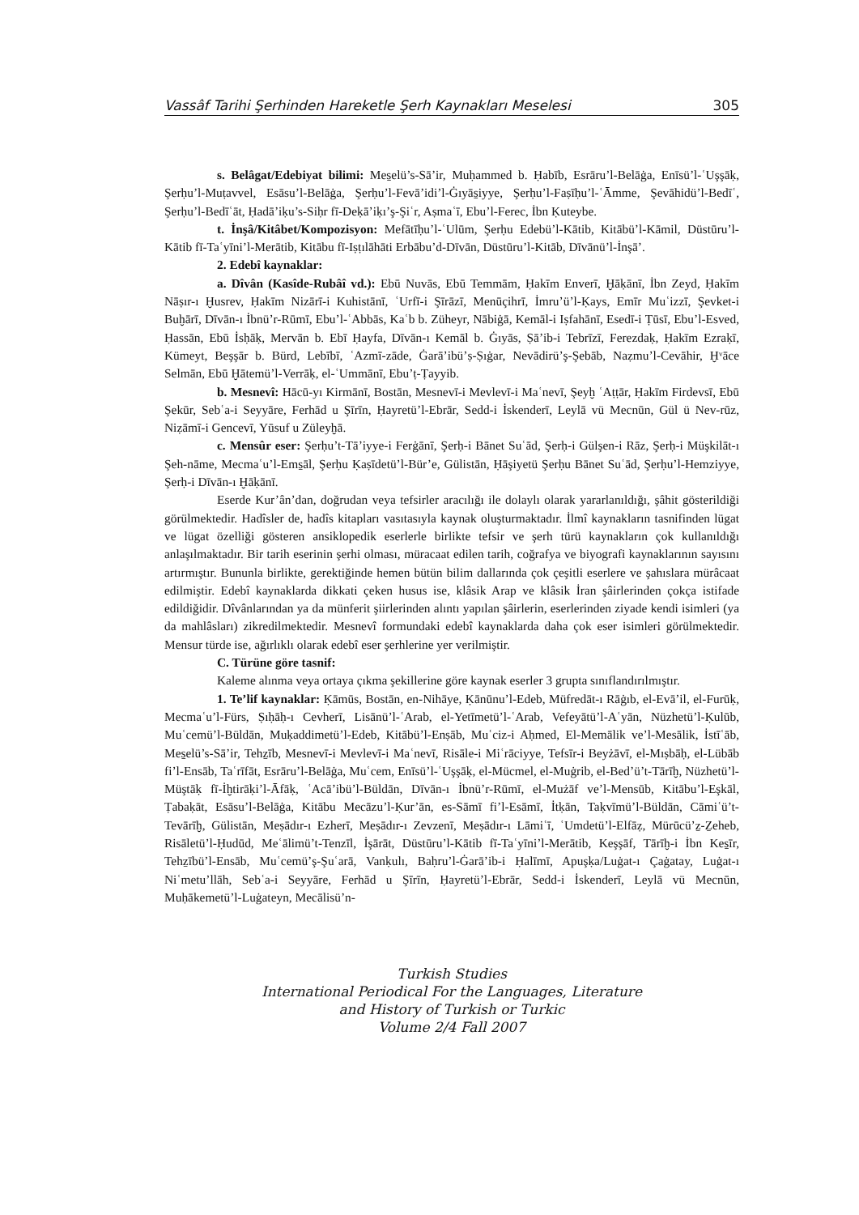Vassâf Tarihi Şerhinden Hareketle Şerh Kaynakları Meselesi 305
s. Belâgat/Edebiyat bilimi: Mes̱elü’s-Sā’ir, Muḥammed b. Ḥabīb, Esrāru’l-Belāġa, Enīsü’l-ʿUşşāḳ, Şerḥu’l-Muṭavvel, Esāsu’l-Belāġa, Şerḥu’l-Fevā’idi’l-Ġıyās̱iyye, Şerḥu’l-Faṣīḥu’l-ʿĀmme, Şevāhidü’l-Bedīʿ, Şerḥu’l-Bedīʿāt, Ḥadā’iḳu’s-Siḥr fī-Deḳā’iḳı’ş-Şiʿr, Aṣmaʿī, Ebu’l-Ferec, İbn Ḳuteybe.
t. İnşâ/Kitâbet/Kompozisyon: Mefātīḥu’l-ʿUlūm, Şerḥu Edebü’l-Kātib, Kitābü’l-Kāmil, Düstūru’l-Kātib fī-Taʿyīni’l-Merātib, Kitābu fī-Iṣṭılāhāti Erbābu’d-Dīvān, Düstūru’l-Kitāb, Dīvānü’l-İnşā’.
2. Edebî kaynaklar:
a. Dîvân (Kasîde-Rubâî vd.): Ebū Nuvās, Ebū Temmām, Ḥakīm Enverī, Ḫāḳānī, İbn Zeyd, Ḥakīm Nāṣır-ı Ḫusrev, Ḥakīm Nizārī-i Kuhistānī, ʿUrfī-i Şīrāzī, Menūçihrī, İmru’ü’l-Ḳays, Emīr Muʿizzī, Şevket-i Buḫārī, Dīvān-ı İbnü’r-Rūmī, Ebu’l-ʿAbbās, Kaʿb b. Züheyr, Nābiġā, Kemāl-i Iṣfahānī, Esedī-i Ṭūsī, Ebu’l-Esved, Ḥassān, Ebū İsḥāḳ, Mervān b. Ebī Ḥayfa, Dīvān-ı Kemāl b. Ġıyās, Ṣā’ib-i Tebrīzī, Ferezdaḳ, Ḥakīm Ezraḳī, Kümeyt, Beşşār b. Bürd, Lebībī, ʿAzmī-zāde, Ġarā’ibü’ṣ-Ṣıġar, Nevādirü’ş-Şebāb, Naẓmu’l-Cevāhir, Ḫᵛāce Selmān, Ebū Ḫātemü’l-Verrāḳ, el-ʿUmmānī, Ebu’ṭ-Ṭayyib.
b. Mesnevî: Hācū-yı Kirmānī, Bostān, Mesnevī-i Mevlevī-i Maʿnevī, Şeyḫ ʿAṭṭār, Ḥakīm Firdevsī, Ebū Şekūr, Sebʿa-i Seyyāre, Ferhād u Şīrīn, Ḥayretü’l-Ebrār, Sedd-i İskenderī, Leylā vü Mecnūn, Gül ü Nev-rūz, Niẓāmī-i Gencevī, Yūsuf u Züleyḫā.
c. Mensûr eser: Şerḥu’t-Tā’iyye-i Ferġānī, Şerḥ-i Bānet Suʿād, Şerḥ-i Gülşen-i Rāz, Şerḥ-i Müşkilāt-ı Şeh-nāme, Mecmaʿu’l-Ems̱āl, Şerḥu Ḳaṣīdetü’l-Bür’e, Gülistān, Ḥāşiyetü Şerḥu Bānet Suʿād, Şerḥu’l-Hemziyye, Şerḥ-i Dīvān-ı Ḫāḳānī.
Eserde Kur’ân’dan, doğrudan veya tefsirler aracılığı ile dolaylı olarak yararlanıldığı, şâhit gösterildiği görülmektedir. Hadîsler de, hadîs kitapları vasıtasıyla kaynak oluşturmaktadır. İlmî kaynakların tasnifinden lügat ve lügat özelliği gösteren ansiklopedik eserlerle birlikte tefsir ve şerh türü kaynakların çok kullanıldığı anlaşılmaktadır. Bir tarih eserinin şerhi olması, müracaat edilen tarih, coğrafya ve biyografi kaynaklarının sayısını artırmıştır. Bununla birlikte, gerektiğinde hemen bütün bilim dallarında çok çeşitli eserlere ve şahıslara mürâcaat edilmiştir. Edebî kaynaklarda dikkati çeken husus ise, klâsik Arap ve klâsik İran şâirlerinden çokça istifade edildiğidir. Dîvânlarından ya da münferit şiirlerinden alıntı yapılan şâirlerin, eserlerinden ziyade kendi isimleri (ya da mahlâsları) zikredilmektedir. Mesnevî formundaki edebî kaynaklarda daha çok eser isimleri görülmektedir. Mensur türde ise, ağırlıklı olarak edebî eser şerhlerine yer verilmiştir.
C. Türüne göre tasnif:
Kaleme alınma veya ortaya çıkma şekillerine göre kaynak eserler 3 grupta sınıflandırılmıştır.
1. Te’lif kaynaklar: Ḳāmūs, Bostān, en-Nihāye, Ḳānūnu’l-Edeb, Müfredāt-ı Rāġıb, el-Evā’il, el-Furūḳ, Mecmaʿu’l-Fürs, Ṣıḥāḥ-ı Cevherī, Lisānü’l-ʿArab, el-Yetīmetü’l-ʿArab, Vefeyātü’l-Aʿyān, Nüzhetü’l-Ḳulūb, Muʿcemü’l-Büldān, Muḳaddimetü’l-Edeb, Kitābü’l-Enṣāb, Muʿciz-i Aḥmed, El-Memālik ve’l-Mesālik, İstīʿāb, Mes̱elü’s-Sā’ir, Tehẕīb, Mesnevī-i Mevlevī-i Maʿnevī, Risāle-i Miʿrāciyye, Tefsīr-i Beyżāvī, el-Mıṣbāḥ, el-Lübāb fi’l-Ensāb, Taʿrīfāt, Esrāru’l-Belāġa, Muʿcem, Enīsü’l-ʿUşşāḳ, el-Mücmel, el-Muġrib, el-Bed’ü’t-Tārīḫ, Nüzhetü’l-Müştāḳ fī-İḫtirāḳi’l-Āfāḳ, ʿAcā’ibü’l-Büldān, Dīvān-ı İbnü’r-Rūmī, el-Mużāf ve’l-Mensūb, Kitābu’l-Eşkāl, Ṭabaḳāt, Esāsu’l-Belāġa, Kitābu Mecāzu’l-Ḳur’ān, es-Sāmī fi’l-Esāmī, İtḳān, Taḳvīmü’l-Büldān, Cāmiʿü’t-Tevārīḫ, Gülistān, Meṣādır-ı Ezherī, Meṣādır-ı Zevzenī, Meṣādır-ı Lāmiʿī, ʿUmdetü’l-Elfāẓ, Mürūcü’ẕ-Ẕeheb, Risāletü’l-Ḥudūd, Meʿālimü’t-Tenzīl, İşārāt, Düstūru’l-Kātib fī-Taʿyīni’l-Merātib, Keşşāf, Tārīḫ-i İbn Kes̱īr, Tehẕībü’l-Ensāb, Muʿcemü’ş-Şuʿarā, Vanḳulı, Baḥru’l-Ġarā’ib-i Ḥalīmī, Apuşḳa/Luġat-ı Çaġatay, Luġat-ı Niʿmetu’llāh, Sebʿa-i Seyyāre, Ferhād u Şīrīn, Ḥayretü’l-Ebrār, Sedd-i İskenderī, Leylā vü Mecnūn, Muḥākemetü’l-Luġateyn, Mecālisü’n-
Turkish Studies
International Periodical For the Languages, Literature
and History of Turkish or Turkic
Volume 2/4 Fall 2007